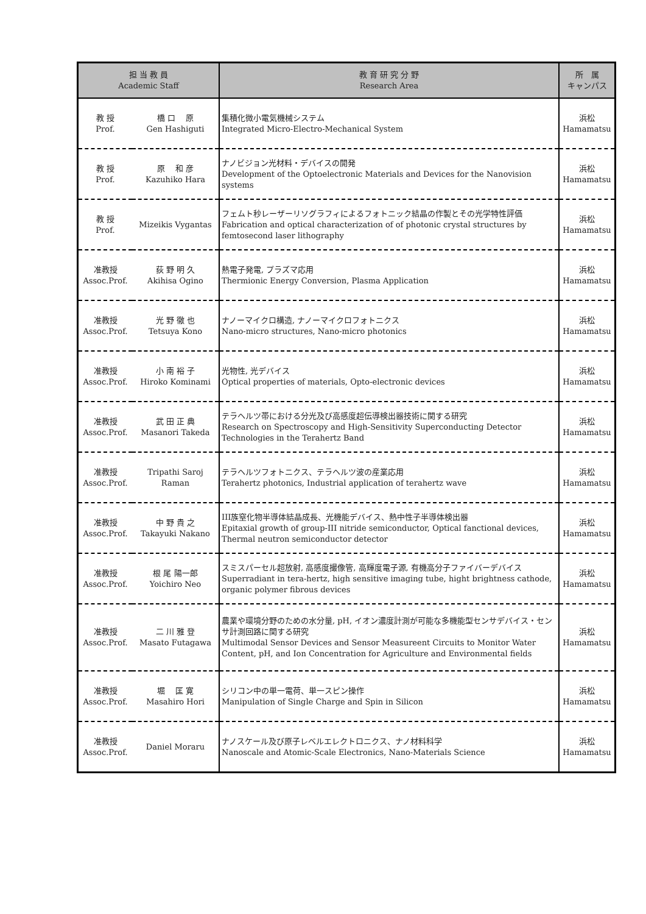| 担 当 教 員 Academic Staff | | 教 育 研 究 分 野 Research Area | 所 属 キャンパス |
| --- | --- | --- | --- |
| 教 授 Prof. | 橋 口 原 Gen Hashiguti | 集積化微小電気機械システム Integrated Micro-Electro-Mechanical System | 浜松 Hamamatsu |
| 教 授 Prof. | 原 和 彦 Kazuhiko Hara | ナノビジョン光材料・デバイスの開発 Development of the Optoelectronic Materials and Devices for the Nanovision systems | 浜松 Hamamatsu |
| 教 授 Prof. | Mizeikis Vygantas | フェムト秒レーザーリソグラフィによるフォトニック結晶の作製とその光学特性評価 Fabrication and optical characterization of of photonic crystal structures by femtosecond laser lithography | 浜松 Hamamatsu |
| 准教授 Assoc.Prof. | 荻 野 明 久 Akihisa Ogino | 熱電子発電, プラズマ応用 Thermionic Energy Conversion, Plasma Application | 浜松 Hamamatsu |
| 准教授 Assoc.Prof. | 光 野 徹 也 Tetsuya Kono | ナノーマイクロ構造, ナノーマイクロフォトニクス Nano-micro structures, Nano-micro photonics | 浜松 Hamamatsu |
| 准教授 Assoc.Prof. | 小 南 裕 子 Hiroko Kominami | 光物性, 光デバイス Optical properties of materials, Opto-electronic devices | 浜松 Hamamatsu |
| 准教授 Assoc.Prof. | 武 田 正 典 Masanori Takeda | テラヘルツ帯における分光及び高感度超伝導検出器技術に関する研究 Research on Spectroscopy and High-Sensitivity Superconducting Detector Technologies in the Terahertz Band | 浜松 Hamamatsu |
| 准教授 Assoc.Prof. | Tripathi Saroj Raman | テラヘルツフォトニクス、テラヘルツ波の産業応用 Terahertz photonics, Industrial application of terahertz wave | 浜松 Hamamatsu |
| 准教授 Assoc.Prof. | 中 野 貴 之 Takayuki Nakano | III族窒化物半導体結晶成長、光機能デバイス、熱中性子半導体検出器 Epitaxial growth of group-III nitride semiconductor, Optical fanctional devices, Thermal neutron semiconductor detector | 浜松 Hamamatsu |
| 准教授 Assoc.Prof. | 根 尾 陽一郎 Yoichiro Neo | スミスパーセル超放射, 高感度撮像管, 高輝度電子源, 有機高分子ファイバーデバイス Superradiant in tera-hertz, high sensitive imaging tube, hight brightness cathode, organic polymer fibrous devices | 浜松 Hamamatsu |
| 准教授 Assoc.Prof. | 二 川 雅 登 Masato Futagawa | 農業や環境分野のための水分量, pH, イオン濃度計測が可能な多機能型センサデバイス・センサ計測回路に関する研究 Multimodal Sensor Devices and Sensor Measureent Circuits to Monitor Water Content, pH, and Ion Concentration for Agriculture and Environmental fields | 浜松 Hamamatsu |
| 准教授 Assoc.Prof. | 堀 匡 寛 Masahiro Hori | シリコン中の単一電荷、単一スピン操作 Manipulation of Single Charge and Spin in Silicon | 浜松 Hamamatsu |
| 准教授 Assoc.Prof. | Daniel Moraru | ナノスケール及び原子レベルエレクトロニクス、ナノ材料科学 Nanoscale and Atomic-Scale Electronics, Nano-Materials Science | 浜松 Hamamatsu |